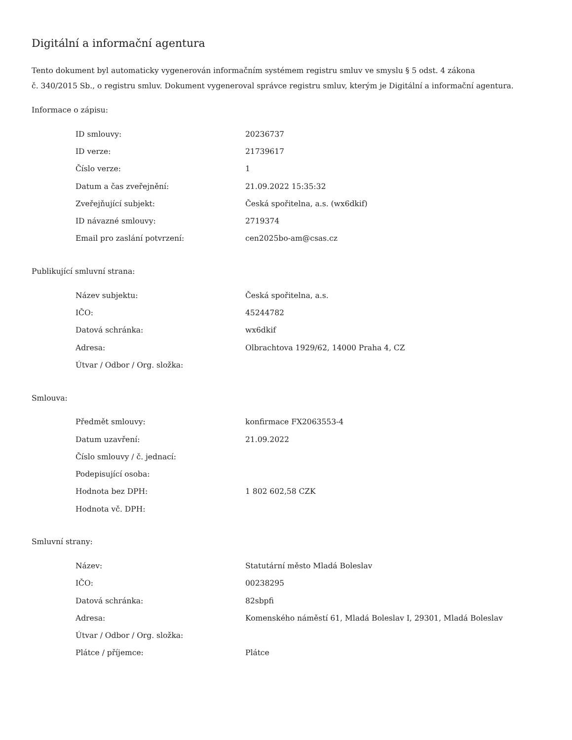Digitální a informační agentura
Tento dokument byl automaticky vygenerován informačním systémem registru smluv ve smyslu § 5 odst. 4 zákona
č. 340/2015 Sb., o registru smluv. Dokument vygeneroval správce registru smluv, kterým je Digitální a informační agentura.
Informace o zápisu:
| ID smlouvy: | 20236737 |
| ID verze: | 21739617 |
| Číslo verze: | 1 |
| Datum a čas zveřejnění: | 21.09.2022 15:35:32 |
| Zveřejňující subjekt: | Česká spořitelna, a.s. (wx6dkif) |
| ID návazné smlouvy: | 2719374 |
| Email pro zaslání potvrzení: | cen2025bo-am@csas.cz |
Publikující smluvní strana:
| Název subjektu: | Česká spořitelna, a.s. |
| IČO: | 45244782 |
| Datová schránka: | wx6dkif |
| Adresa: | Olbrachtova 1929/62, 14000 Praha 4, CZ |
| Útvar / Odbor / Org. složka: | |
Smlouva:
| Předmět smlouvy: | konfirmace FX2063553-4 |
| Datum uzavření: | 21.09.2022 |
| Číslo smlouvy / č. jednací: | |
| Podepisující osoba: | |
| Hodnota bez DPH: | 1 802 602,58 CZK |
| Hodnota vč. DPH: | |
Smluvní strany:
| Název: | Statutární město Mladá Boleslav |
| IČO: | 00238295 |
| Datová schránka: | 82sbpfi |
| Adresa: | Komenského náměstí 61, Mladá Boleslav I, 29301, Mladá Boleslav |
| Útvar / Odbor / Org. složka: | |
| Plátce / příjemce: | Plátce |